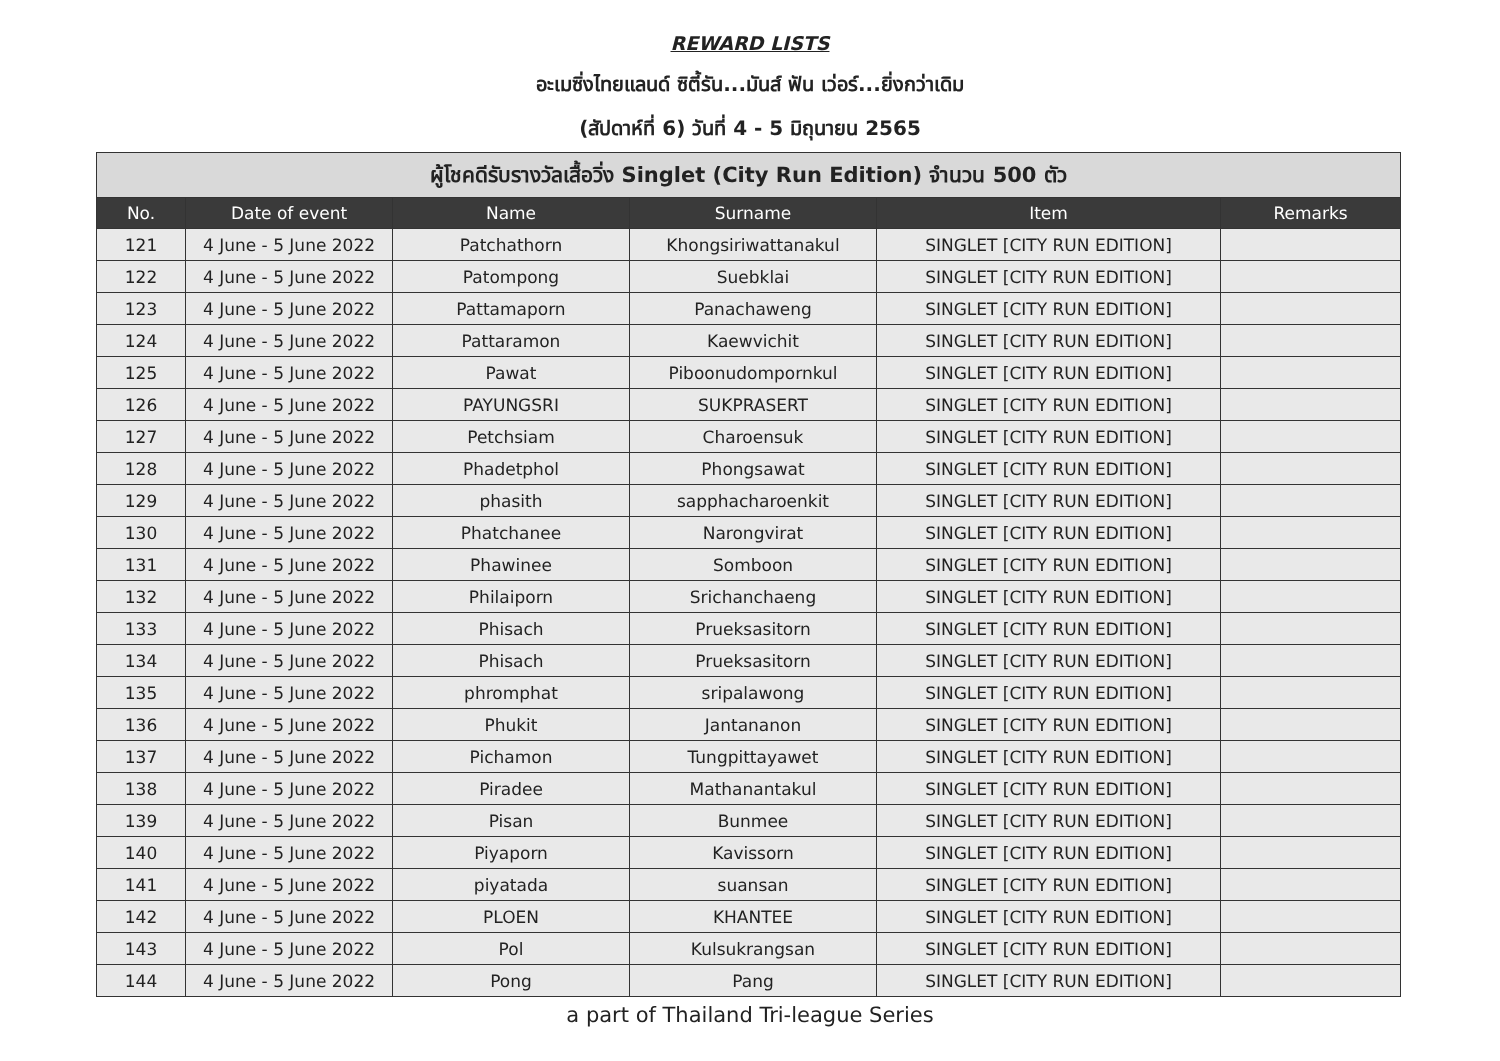REWARD LISTS
อะเมซิ่งไทยแลนด์ ซิตี้รัน...มันส์ ฟัน เว่อร์...ยิ่งกว่าเดิม
(สัปดาห์ที่ 6) วันที่ 4 - 5 มิถุนายน 2565
| ผู้โชคดีรับรางวัลเสื้อวิ่ง Singlet (City Run Edition) จำนวน 500 ตัว | | | | | |
| --- | --- | --- | --- | --- | --- |
| No. | Date of event | Name | Surname | Item | Remarks |
| 121 | 4 June - 5 June 2022 | Patchathorn | Khongsiriwattanakul | SINGLET [CITY RUN EDITION] | |
| 122 | 4 June - 5 June 2022 | Patompong | Suebklai | SINGLET [CITY RUN EDITION] | |
| 123 | 4 June - 5 June 2022 | Pattamaporn | Panachaweng | SINGLET [CITY RUN EDITION] | |
| 124 | 4 June - 5 June 2022 | Pattaramon | Kaewvichit | SINGLET [CITY RUN EDITION] | |
| 125 | 4 June - 5 June 2022 | Pawat | Piboonudompornkul | SINGLET [CITY RUN EDITION] | |
| 126 | 4 June - 5 June 2022 | PAYUNGSRI | SUKPRASERT | SINGLET [CITY RUN EDITION] | |
| 127 | 4 June - 5 June 2022 | Petchsiam | Charoensuk | SINGLET [CITY RUN EDITION] | |
| 128 | 4 June - 5 June 2022 | Phadetphol | Phongsawat | SINGLET [CITY RUN EDITION] | |
| 129 | 4 June - 5 June 2022 | phasith | sapphacharoenkit | SINGLET [CITY RUN EDITION] | |
| 130 | 4 June - 5 June 2022 | Phatchanee | Narongvirat | SINGLET [CITY RUN EDITION] | |
| 131 | 4 June - 5 June 2022 | Phawinee | Somboon | SINGLET [CITY RUN EDITION] | |
| 132 | 4 June - 5 June 2022 | Philaiporn | Srichanchaeng | SINGLET [CITY RUN EDITION] | |
| 133 | 4 June - 5 June 2022 | Phisach | Prueksasitorn | SINGLET [CITY RUN EDITION] | |
| 134 | 4 June - 5 June 2022 | Phisach | Prueksasitorn | SINGLET [CITY RUN EDITION] | |
| 135 | 4 June - 5 June 2022 | phromphat | sripalawong | SINGLET [CITY RUN EDITION] | |
| 136 | 4 June - 5 June 2022 | Phukit | Jantananon | SINGLET [CITY RUN EDITION] | |
| 137 | 4 June - 5 June 2022 | Pichamon | Tungpittayawet | SINGLET [CITY RUN EDITION] | |
| 138 | 4 June - 5 June 2022 | Piradee | Mathanantakul | SINGLET [CITY RUN EDITION] | |
| 139 | 4 June - 5 June 2022 | Pisan | Bunmee | SINGLET [CITY RUN EDITION] | |
| 140 | 4 June - 5 June 2022 | Piyaporn | Kavissorn | SINGLET [CITY RUN EDITION] | |
| 141 | 4 June - 5 June 2022 | piyatada | suansan | SINGLET [CITY RUN EDITION] | |
| 142 | 4 June - 5 June 2022 | PLOEN | KHANTEE | SINGLET [CITY RUN EDITION] | |
| 143 | 4 June - 5 June 2022 | Pol | Kulsukrangsan | SINGLET [CITY RUN EDITION] | |
| 144 | 4 June - 5 June 2022 | Pong | Pang | SINGLET [CITY RUN EDITION] | |
a part of Thailand Tri-league Series